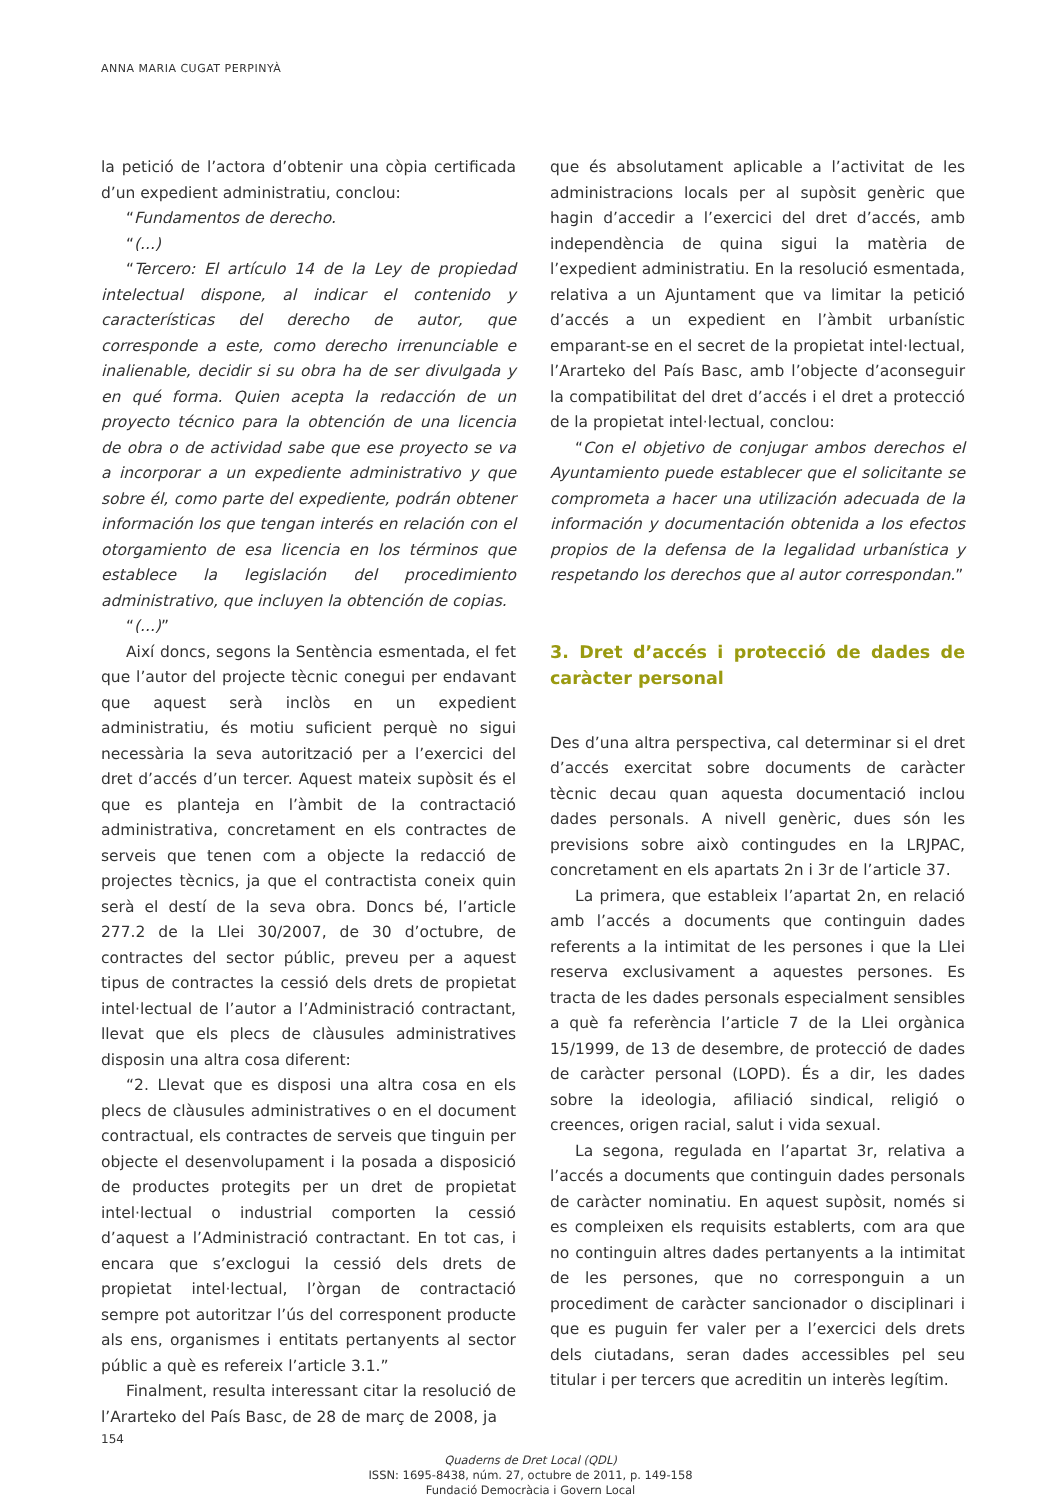ANNA MARIA CUGAT PERPINYÀ
la petició de l’actora d’obtenir una còpia certificada d’un expedient administratiu, conclou:
“Fundamentos de derecho.
“(...)
“Tercero: El artículo 14 de la Ley de propiedad intelectual dispone, al indicar el contenido y características del derecho de autor, que corresponde a este, como derecho irrenunciable e inalienable, decidir si su obra ha de ser divulgada y en qué forma. Quien acepta la redacción de un proyecto técnico para la obtención de una licencia de obra o de actividad sabe que ese proyecto se va a incorporar a un expediente administrativo y que sobre él, como parte del expediente, podrán obtener información los que tengan interés en relación con el otorgamiento de esa licencia en los términos que establece la legislación del procedimiento administrativo, que incluyen la obtención de copias.
“(...)”
Així doncs, segons la Sentència esmentada, el fet que l’autor del projecte tècnic conegui per endavant que aquest serà inclòs en un expedient administratiu, és motiu suficient perquè no sigui necessària la seva autorització per a l’exercici del dret d’accés d’un tercer. Aquest mateix supòsit és el que es planteja en l’àmbit de la contractació administrativa, concretament en els contractes de serveis que tenen com a objecte la redacció de projectes tècnics, ja que el contractista coneix quin serà el destí de la seva obra. Doncs bé, l’article 277.2 de la Llei 30/2007, de 30 d’octubre, de contractes del sector públic, preveu per a aquest tipus de contractes la cessió dels drets de propietat intel·lectual de l’autor a l’Administració contractant, llevat que els plecs de clàusules administratives disposin una altra cosa diferent:
“2. Llevat que es disposi una altra cosa en els plecs de clàusules administratives o en el document contractual, els contractes de serveis que tinguin per objecte el desenvolupament i la posada a disposició de productes protegits per un dret de propietat intel·lectual o industrial comporten la cessió d’aquest a l’Administració contractant. En tot cas, i encara que s’exclogui la cessió dels drets de propietat intel·lectual, l’òrgan de contractació sempre pot autoritzar l’ús del corresponent producte als ens, organismes i entitats pertanyents al sector públic a què es refereix l’article 3.1.”
Finalment, resulta interessant citar la resolució de l’Ararteko del País Basc, de 28 de març de 2008, ja
que és absolutament aplicable a l’activitat de les administracions locals per al supòsit genèric que hagin d’accedir a l’exercici del dret d’accés, amb independència de quina sigui la matèria de l’expedient administratiu. En la resolució esmentada, relativa a un Ajuntament que va limitar la petició d’accés a un expedient en l’àmbit urbanístic emparant-se en el secret de la propietat intel·lectual, l’Ararteko del País Basc, amb l’objecte d’aconseguir la compatibilitat del dret d’accés i el dret a protecció de la propietat intel·lectual, conclou:
“Con el objetivo de conjugar ambos derechos el Ayuntamiento puede establecer que el solicitante se comprometa a hacer una utilización adecuada de la información y documentación obtenida a los efectos propios de la defensa de la legalidad urbanística y respetando los derechos que al autor correspondan.”
3. Dret d’accés i protecció de dades de caràcter personal
Des d’una altra perspectiva, cal determinar si el dret d’accés exercitat sobre documents de caràcter tècnic decau quan aquesta documentació inclou dades personals. A nivell genèric, dues són les previsions sobre això contingudes en la LRJPAC, concretament en els apartats 2n i 3r de l’article 37.
La primera, que estableix l’apartat 2n, en relació amb l’accés a documents que continguin dades referents a la intimitat de les persones i que la Llei reserva exclusivament a aquestes persones. Es tracta de les dades personals especialment sensibles a què fa referència l’article 7 de la Llei orgànica 15/1999, de 13 de desembre, de protecció de dades de caràcter personal (LOPD). És a dir, les dades sobre la ideologia, afiliació sindical, religió o creences, origen racial, salut i vida sexual.
La segona, regulada en l’apartat 3r, relativa a l’accés a documents que continguin dades personals de caràcter nominatiu. En aquest supòsit, només si es compleixen els requisits establerts, com ara que no continguin altres dades pertanyents a la intimitat de les persones, que no corresponguin a un procediment de caràcter sancionador o disciplinari i que es puguin fer valer per a l’exercici dels drets dels ciutadans, seran dades accessibles pel seu titular i per tercers que acreditin un interès legítim.
154
Quaderns de Dret Local (QDL)
ISSN: 1695-8438, núm. 27, octubre de 2011, p. 149-158
Fundació Democràcia i Govern Local